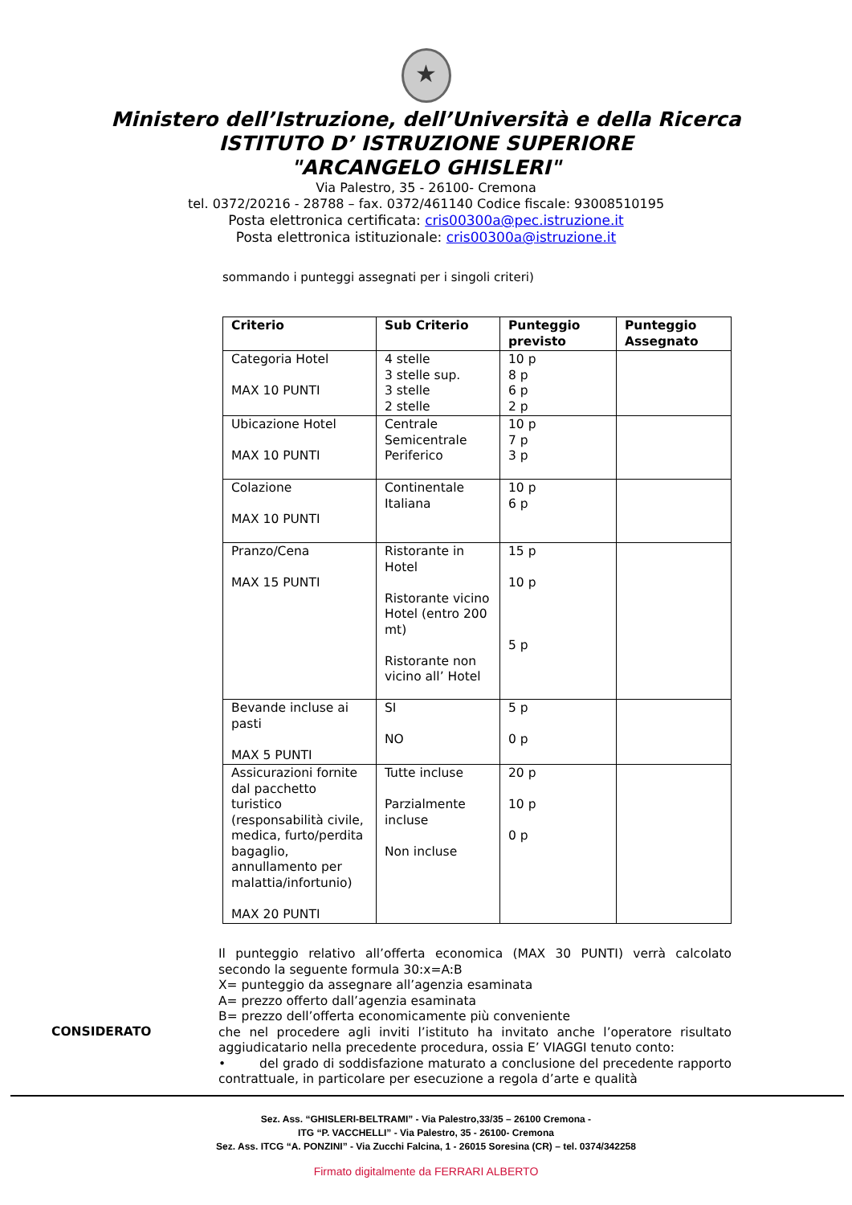★
Ministero dell’Istruzione, dell’Università e della Ricerca
ISTITUTO D’ ISTRUZIONE SUPERIORE
"ARCANGELO GHISLERI"
Via Palestro, 35 - 26100- Cremona
tel. 0372/20216 - 28788 – fax. 0372/461140 Codice fiscale: 93008510195
Posta elettronica certificata: cris00300a@pec.istruzione.it
Posta elettronica istituzionale: cris00300a@istruzione.it
sommando i punteggi assegnati per i singoli criteri)
| Criterio | Sub Criterio | Punteggio previsto | Punteggio Assegnato |
| --- | --- | --- | --- |
| Categoria Hotel MAX 10 PUNTI | 4 stelle 3 stelle sup. 3 stelle 2 stelle | 10 p 8 p 6 p 2 p | |
| Ubicazione Hotel MAX 10 PUNTI | Centrale Semicentrale Periferico | 10 p 7 p 3 p | |
| Colazione MAX 10 PUNTI | Continentale Italiana | 10 p 6 p | |
| Pranzo/Cena MAX 15 PUNTI | Ristorante in Hotel Ristorante vicino Hotel (entro 200 mt) Ristorante non vicino all’ Hotel | 15 p 10 p 5 p | |
| Bevande incluse ai pasti MAX 5 PUNTI | SI NO | 5 p 0 p | |
| Assicurazioni fornite dal pacchetto turistico (responsabilità civile, medica, furto/perdita bagaglio, annullamento per malattia/infortunio) MAX 20 PUNTI | Tutte incluse Parzialmente incluse Non incluse | 20 p 10 p 0 p | |
CONSIDERATO
Il punteggio relativo all’offerta economica (MAX 30 PUNTI) verrà calcolato secondo la seguente formula 30:x=A:B
X= punteggio da assegnare all’agenzia esaminata
A= prezzo offerto dall’agenzia esaminata
B= prezzo dell’offerta economicamente più conveniente
che nel procedere agli inviti l’istituto ha invitato anche l’operatore risultato aggiudicatario nella precedente procedura, ossia E’ VIAGGI tenuto conto:
• del grado di soddisfazione maturato a conclusione del precedente rapporto contrattuale, in particolare per esecuzione a regola d’arte e qualità
Sez. Ass. “GHISLERI-BELTRAMI” - Via Palestro,33/35 – 26100 Cremona -
ITG “P. VACCHELLI” - Via Palestro, 35 - 26100- Cremona
Sez. Ass. ITCG “A. PONZINI” - Via Zucchi Falcina, 1 - 26015 Soresina (CR) – tel. 0374/342258
Firmato digitalmente da FERRARI ALBERTO